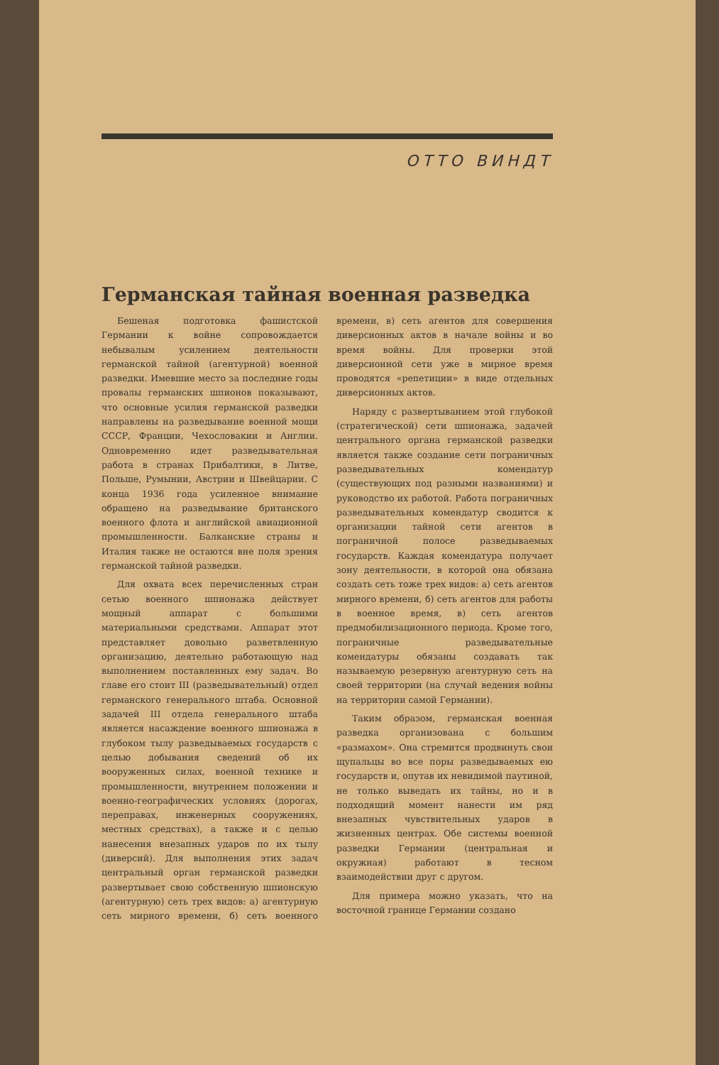ОТТО ВИНДТ
Германская тайная военная разведка
Бешеная подготовка фашистской Германии к войне сопровождается небывалым усилением деятельности германской тайной (агентурной) военной разведки. Имевшие место за последние годы провалы германских шпионов показывают, что основные усилия германской разведки направлены на разведывание военной мощи СССР, Франции, Чехословакии и Англии. Одновременно идет разведывательная работа в странах Прибалтики, в Литве, Польше, Румынии, Австрии и Швейцарии. С конца 1936 года усиленное внимание обращено на разведывание британского военного флота и английской авиационной промышленности. Балканские страны и Италия также не остаются вне поля зрения германской тайной разведки.
Для охвата всех перечисленных стран сетью военного шпионажа действует мощный аппарат с большими материальными средствами. Аппарат этот представляет довольно разветвленную организацию, деятельно работающую над выполнением поставленных ему задач. Во главе его стоит III (разведывательный) отдел германского генерального штаба. Основной задачей III отдела генерального штаба является насаждение военного шпионажа в глубоком тылу разведываемых государств с целью добывания сведений об их вооруженных силах, военной технике и промышленности, внутреннем положении и военно-географических условиях (дорогах, переправах, инженерных сооружениях, местных средствах), а также и с целью нанесения внезапных ударов по их тылу (диверсий). Для выполнения этих задач центральный орган германской разведки развертывает свою собственную шпионскую (агентурную) сеть трех видов: а) агентурную сеть мирного времени, б) сеть военного времени, в) сеть агентов для совершения диверсионных актов в начале войны и во время войны. Для проверки этой диверсионной сети уже в мирное время проводятся «репетиции» в виде отдельных диверсионных актов.
Наряду с развертыванием этой глубокой (стратегической) сети шпионажа, задачей центрального органа германской разведки является также создание сети пограничных разведывательных комендатур (существующих под разными названиями) и руководство их работой. Работа пограничных разведывательных комендатур сводится к организации тайной сети агентов в пограничной полосе разведываемых государств. Каждая комендатура получает зону деятельности, в которой она обязана создать сеть тоже трех видов: а) сеть агентов мирного времени, б) сеть агентов для работы в военное время, в) сеть агентов предмобилизационного периода. Кроме того, пограничные разведывательные комендатуры обязаны создавать так называемую резервную агентурную сеть на своей территории (на случай ведения войны на территории самой Германии).
Таким образом, германская военная разведка организована с большим «размахом». Она стремится продвинуть свои щупальцы во все поры разведываемых ею государств и, опутав их невидимой паутиной, не только выведать их тайны, но и в подходящий момент нанести им ряд внезапных чувствительных ударов в жизненных центрах. Обе системы военной разведки Германии (центральная и окружная) работают в тесном взаимодействии друг с другом.
Для примера можно указать, что на восточной границе Германии создано